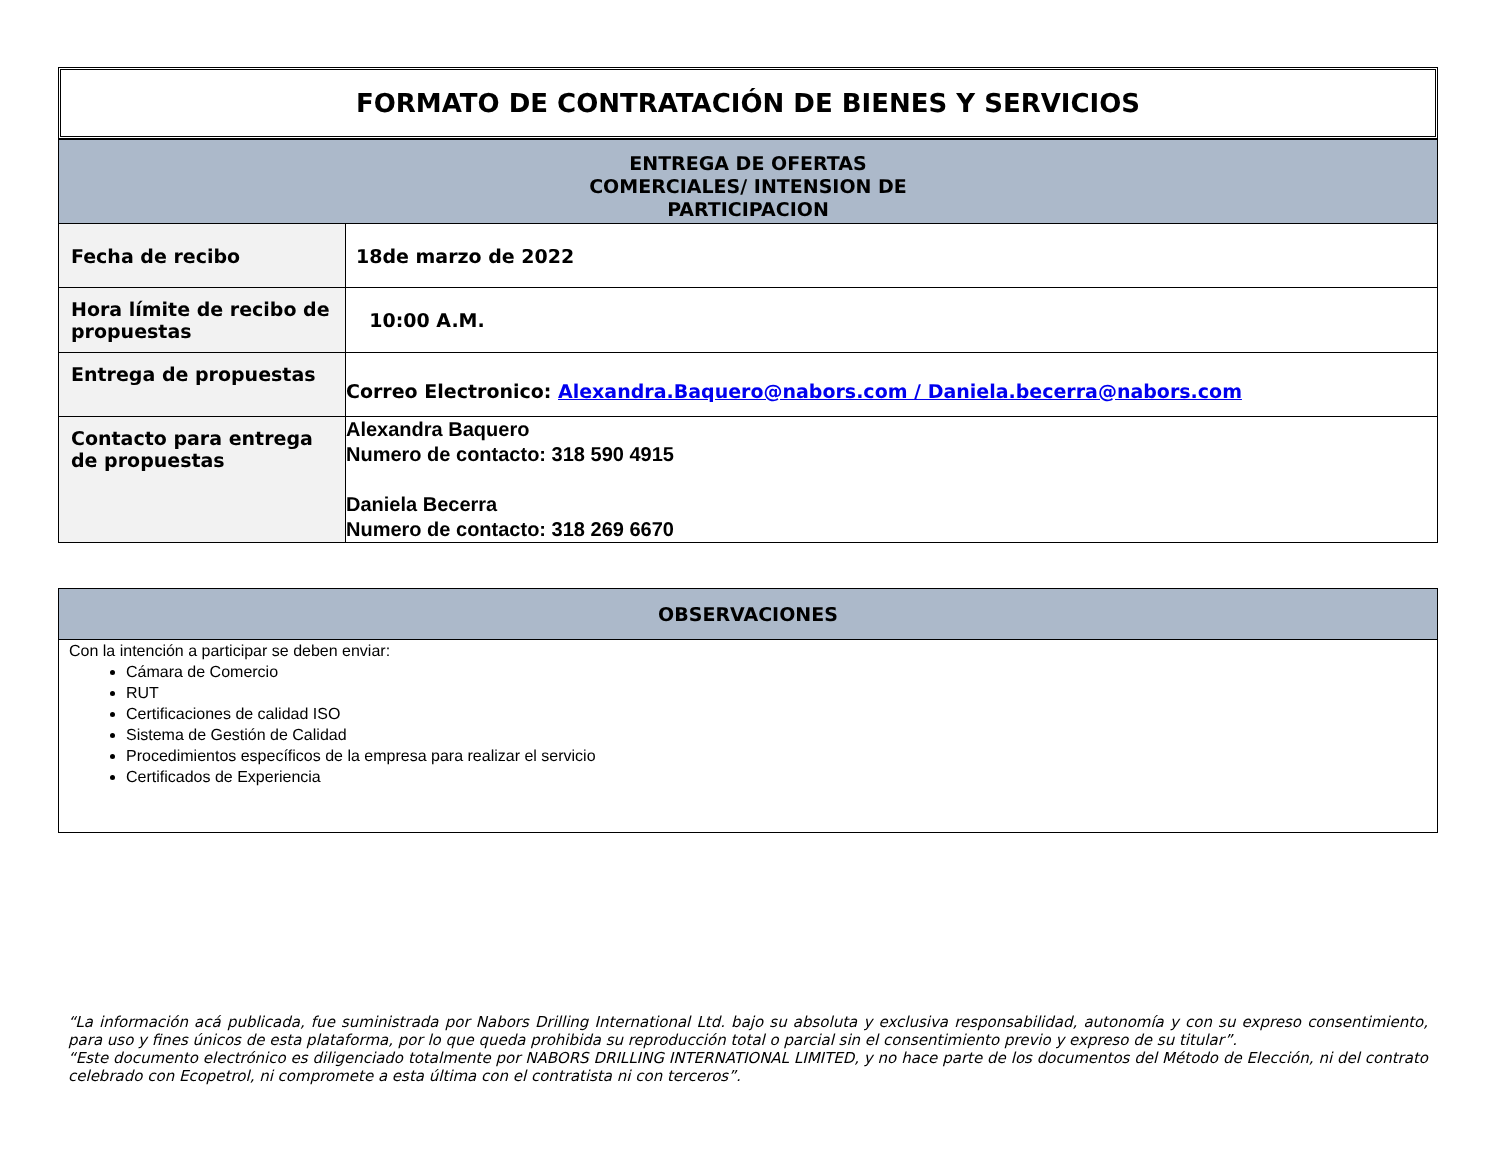FORMATO DE CONTRATACIÓN DE BIENES Y SERVICIOS
| ENTREGA DE OFERTAS COMERCIALES/ INTENSION DE PARTICIPACION | |
| Fecha de recibo | 18de marzo de 2022 |
| Hora límite de recibo de propuestas | 10:00 A.M. |
| Entrega de propuestas | Correo Electronico: Alexandra.Baquero@nabors.com / Daniela.becerra@nabors.com |
| Contacto para entrega de propuestas | Alexandra Baquero Numero de contacto: 318 590 4915 Daniela Becerra Numero de contacto: 318 269 6670 |
OBSERVACIONES
Con la intención a participar se deben enviar:
Cámara de Comercio
RUT
Certificaciones de calidad ISO
Sistema de Gestión de Calidad
Procedimientos específicos de la empresa para realizar el servicio
Certificados de Experiencia
“La información acá publicada, fue suministrada por Nabors Drilling International Ltd. bajo su absoluta y exclusiva responsabilidad, autonomía y con su expreso consentimiento, para uso y fines únicos de esta plataforma, por lo que queda prohibida su reproducción total o parcial sin el consentimiento previo y expreso de su titular”.
“Este documento electrónico es diligenciado totalmente por NABORS DRILLING INTERNATIONAL LIMITED, y no hace parte de los documentos del Método de Elección, ni del contrato celebrado con Ecopetrol, ni compromete a esta última con el contratista ni con terceros”.